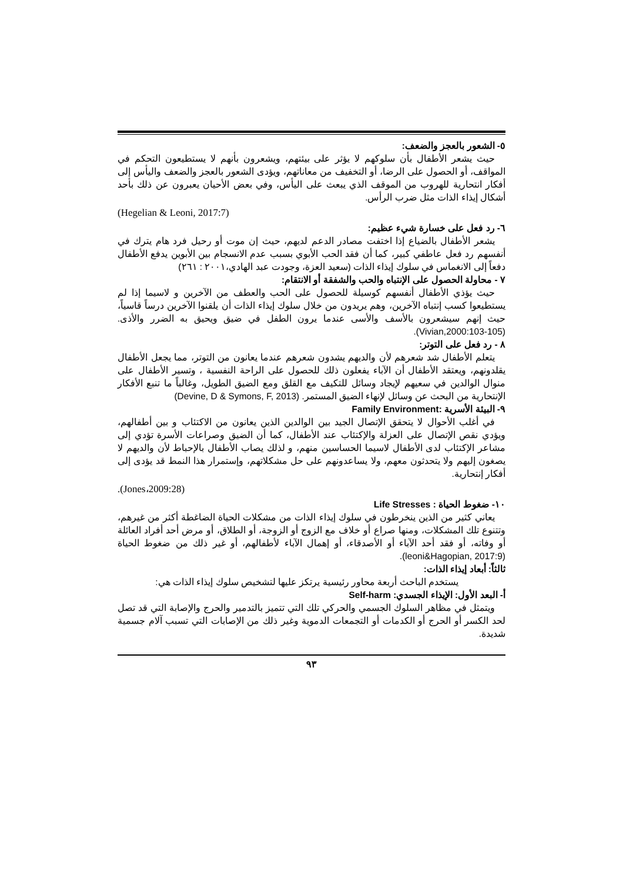٥- الشعور بالعجز والضعف:
حيث يشعر الأطفال بأن سلوكهم لا يؤثر على بيئتهم، ويشعرون بأنهم لا يستطيعون التحكم في المواقف، أو الحصول على الرضا، أو التخفيف من معاناتهم، ويؤدى الشعور بالعجز والضعف واليأس إلى أفكار انتحارية للهروب من الموقف الذي يبعث على اليأس، وفي بعض الأحيان يعبرون عن ذلك بأحد أشكال إيذاء الذات مثل ضرب الرأس.
(Hegelian & Leoni, 2017:7)
٦- رد فعل على خسارة شيء عظيم:
يشعر الأطفال بالضياع إذا اختفت مصادر الدعم لديهم، حيث إن موت أو رحيل فرد هام يترك في أنفسهم رد فعل عاطفي كبير، كما أن فقد الحب الأبوي بسبب عدم الانسجام بين الأبوين يدفع الأطفال دفعاً إلى الانغماس في سلوك إيذاء الذات (سعيد العزة، وجودت عبد الهادي،٢٠٠١ : ٢٦١)
٧ - محاولة الحصول على الإنتباه والحب والشفقة أو الانتقام:
حيث يؤذي الأطفال أنفسهم كوسيلة للحصول على الحب والعطف من الآخرين و لاسيما إذا لم يستطيعوا كسب إنتباه الآخرين، وهم يريدون من خلال سلوك إيذاء الذات أن يلقنوا الآخرين درساً قاسياً، حيث إنهم سيشعرون بالأسف والأسى عندما يرون الطفل في ضيق ويحيق به الضرر والأذى. (Vivian,2000:103-105).
٨ - رد فعل على التوتر:
يتعلم الأطفال شد شعرهم لأن والديهم يشدون شعرهم عندما يعانون من التوتر، مما يجعل الأطفال يقلدونهم، ويعتقد الأطفال أن الآباء يفعلون ذلك للحصول على الراحة النفسية ، وتسير الأطفال على منوال الوالدين في سعيهم لإيجاد وسائل للتكيف مع القلق ومع الضيق الطويل، وغالباً ما تنبع الأفكار الإنتحارية من البحث عن وسائل لإنهاء الضيق المستمر. (Devine, D & Symons, F, 2013)
٩- البيئة الأسرية :Family Environment
في أغلب الأحوال لا يتحقق الإتصال الجيد بين الوالدين الذين يعانون من الاكتئاب و بين أطفالهم، ويؤدي نقص الإتصال على العزلة والإكتئاب عند الأطفال، كما أن الضيق وصراعات الأسرة تؤدي إلى مشاعر الإكتئاب لدى الأطفال لاسيما الحساسين منهم، و لذلك يصاب الأطفال بالإحباط لأن والديهم لا يصغون إليهم ولا يتحدثون معهم، ولا يساعدونهم على حل مشكلاتهم، وإستمرار هذا النمط قد يؤدى إلى أفكار إنتحارية.
.(Jones،2009:28)
١٠- ضغوط الحياة : Life Stresses
يعاني كثير من الذين ينخرطون في سلوك إيذاء الذات من مشكلات الحياة الضاغطة أكثر من غيرهم، وتتنوع تلك المشكلات، ومنها صراع أو خلاف مع الزوج أو الزوجة، أو الطلاق، أو مرض أحد أفراد العائلة أو وفاته، أو فقد أحد الآباء أو الأصدقاء، أو إهمال الآباء لأطفالهم، أو غير ذلك من ضغوط الحياة (leoni&Hagopian, 2017:9).
ثالثاً: أبعاد إيذاء الذات:
يستخدم الباحث أربعة محاور رئيسية يرتكز عليها لتشخيص سلوك إيذاء الذات هي:
أ- البعد الأول: الإيذاء الجسدي: Self-harm
ويتمثل في مظاهر السلوك الجسمي والحركي تلك التي تتميز بالتدمير والحرج والإصابة التي قد تصل لحد الكسر أو الحرج أو الكدمات أو التجمعات الدموية وغير ذلك من الإصابات التي تسبب آلام جسمية شديدة.
٩٣